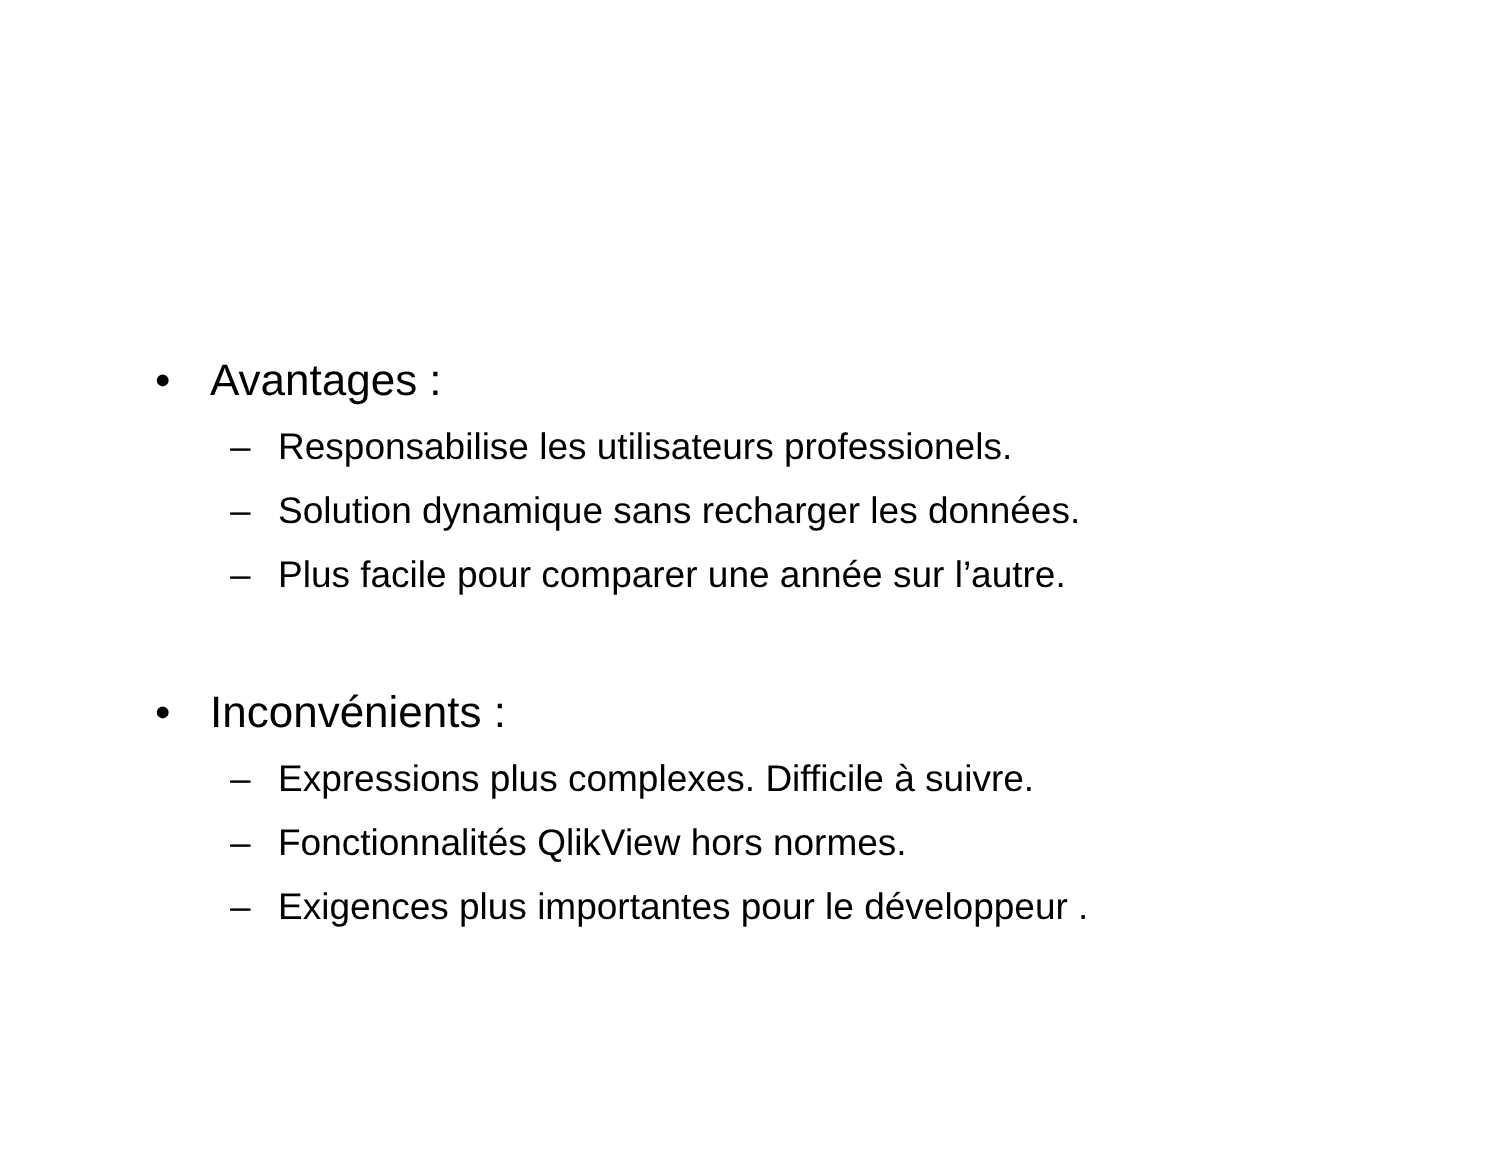• Avantages :
– Responsabilise les utilisateurs professionels.
– Solution dynamique sans recharger les données.
– Plus facile pour comparer une année sur l’autre.
• Inconvénients :
– Expressions plus complexes. Difficile à suivre.
– Fonctionnalités QlikView hors normes.
– Exigences plus importantes pour le développeur .